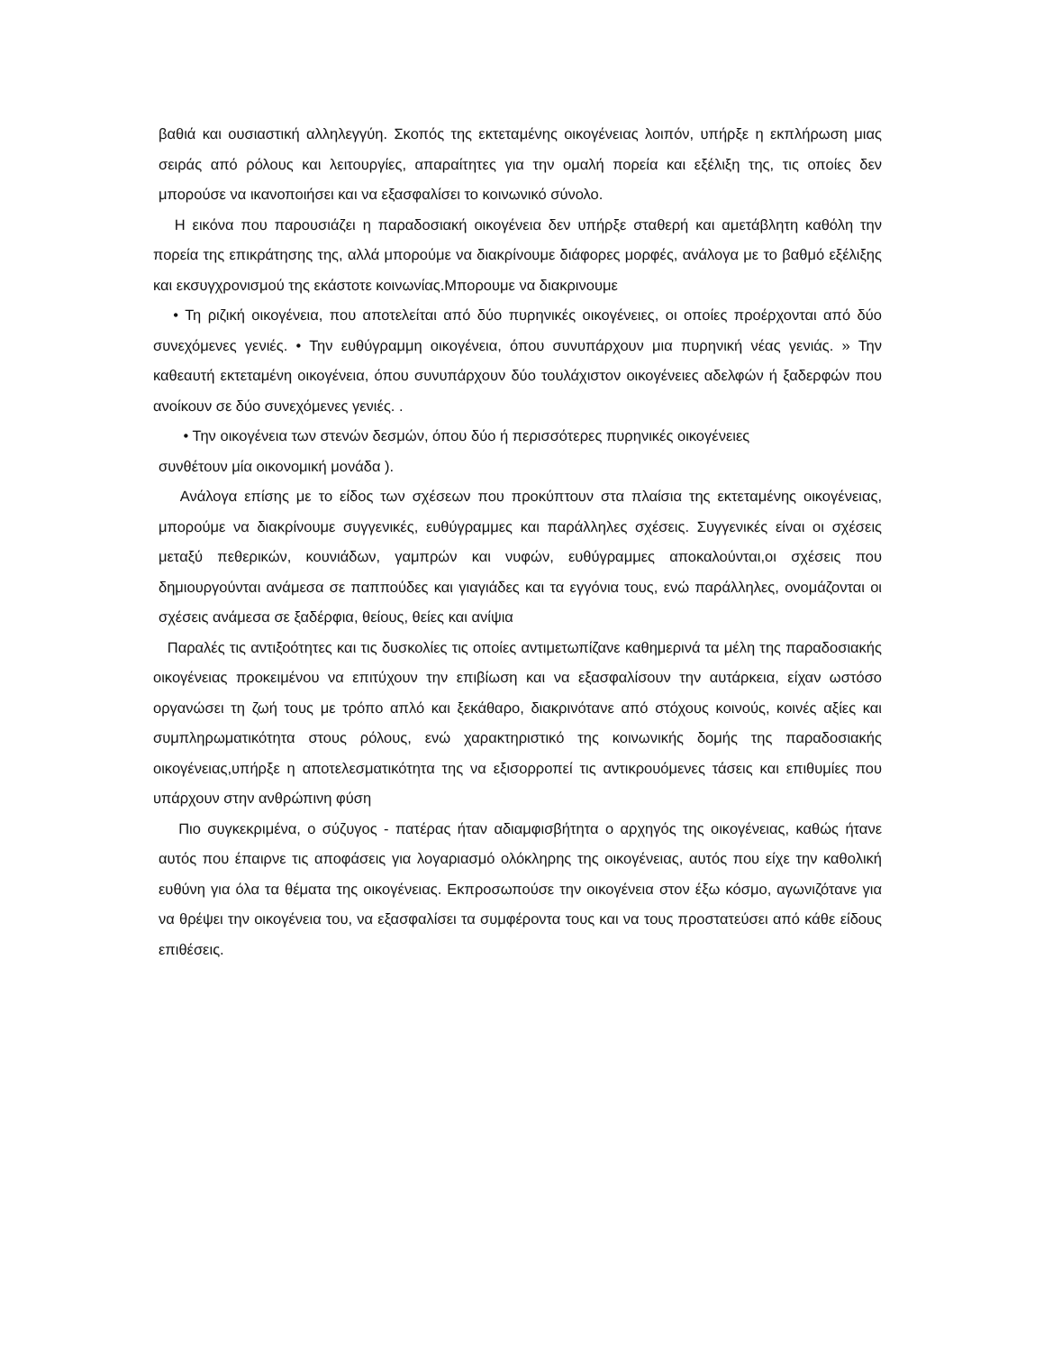βαθιά και ουσιαστική αλληλεγγύη. Σκοπός της εκτεταμένης οικογένειας λοιπόν, υπήρξε η εκπλήρωση μιας σειράς από ρόλους και λειτουργίες, απαραίτητες για την ομαλή πορεία και εξέλιξη της, τις οποίες δεν μπορούσε να ικανοποιήσει και να εξασφαλίσει το κοινωνικό σύνολο.
Η εικόνα που παρουσιάζει η παραδοσιακή οικογένεια δεν υπήρξε σταθερή και αμετάβλητη καθόλη την πορεία της επικράτησης της, αλλά μπορούμε να διακρίνουμε διάφορες μορφές, ανάλογα με το βαθμό εξέλιξης και εκσυγχρονισμού της εκάστοτε κοινωνίας.Μπορουμε να διακρινουμε
• Τη ριζική οικογένεια, που αποτελείται από δύο πυρηνικές οικογένειες, οι οποίες προέρχονται από δύο συνεχόμενες γενιές. • Την ευθύγραμμη οικογένεια, όπου συνυπάρχουν μια πυρηνική νέας γενιάς. » Την καθεαυτή εκτεταμένη οικογένεια, όπου συνυπάρχουν δύο τουλάχιστον οικογένειες αδελφών ή ξαδερφών που ανοίκουν σε δύο συνεχόμενες γενιές. .
• Την οικογένεια των στενών δεσμών, όπου δύο ή περισσότερες πυρηνικές οικογένειες
συνθέτουν μία οικονομική μονάδα ).
Ανάλογα επίσης με το είδος των σχέσεων που προκύπτουν στα πλαίσια της εκτεταμένης οικογένειας, μπορούμε να διακρίνουμε συγγενικές, ευθύγραμμες και παράλληλες σχέσεις. Συγγενικές είναι οι σχέσεις μεταξύ πεθερικών, κουνιάδων, γαμπρών και νυφών, ευθύγραμμες αποκαλούνται,οι σχέσεις που δημιουργούνται ανάμεσα σε παππούδες και γιαγιάδες και τα εγγόνια τους, ενώ παράλληλες, ονομάζονται οι σχέσεις ανάμεσα σε ξαδέρφια, θείους, θείες και ανίψια
Παραλές τις αντιξοότητες και τις δυσκολίες τις οποίες αντιμετωπίζανε καθημερινά τα μέλη της παραδοσιακής οικογένειας προκειμένου να επιτύχουν την επιβίωση και να εξασφαλίσουν την αυτάρκεια, είχαν ωστόσο οργανώσει τη ζωή τους με τρόπο απλό και ξεκάθαρο, διακρινότανε από στόχους κοινούς, κοινές αξίες και συμπληρωματικότητα στους ρόλους, ενώ χαρακτηριστικό της κοινωνικής δομής της παραδοσιακής οικογένειας,υπήρξε η αποτελεσματικότητα της να εξισορροπεί τις αντικρουόμενες τάσεις και επιθυμίες που υπάρχουν στην ανθρώπινη φύση
Πιο συγκεκριμένα, ο σύζυγος - πατέρας ήταν αδιαμφισβήτητα ο αρχηγός της οικογένειας, καθώς ήτανε αυτός που έπαιρνε τις αποφάσεις για λογαριασμό ολόκληρης της οικογένειας, αυτός που είχε την καθολική ευθύνη για όλα τα θέματα της οικογένειας. Εκπροσωπούσε την οικογένεια στον έξω κόσμο, αγωνιζότανε για να θρέψει την οικογένεια του, να εξασφαλίσει τα συμφέροντα τους και να τους προστατεύσει από κάθε είδους επιθέσεις.